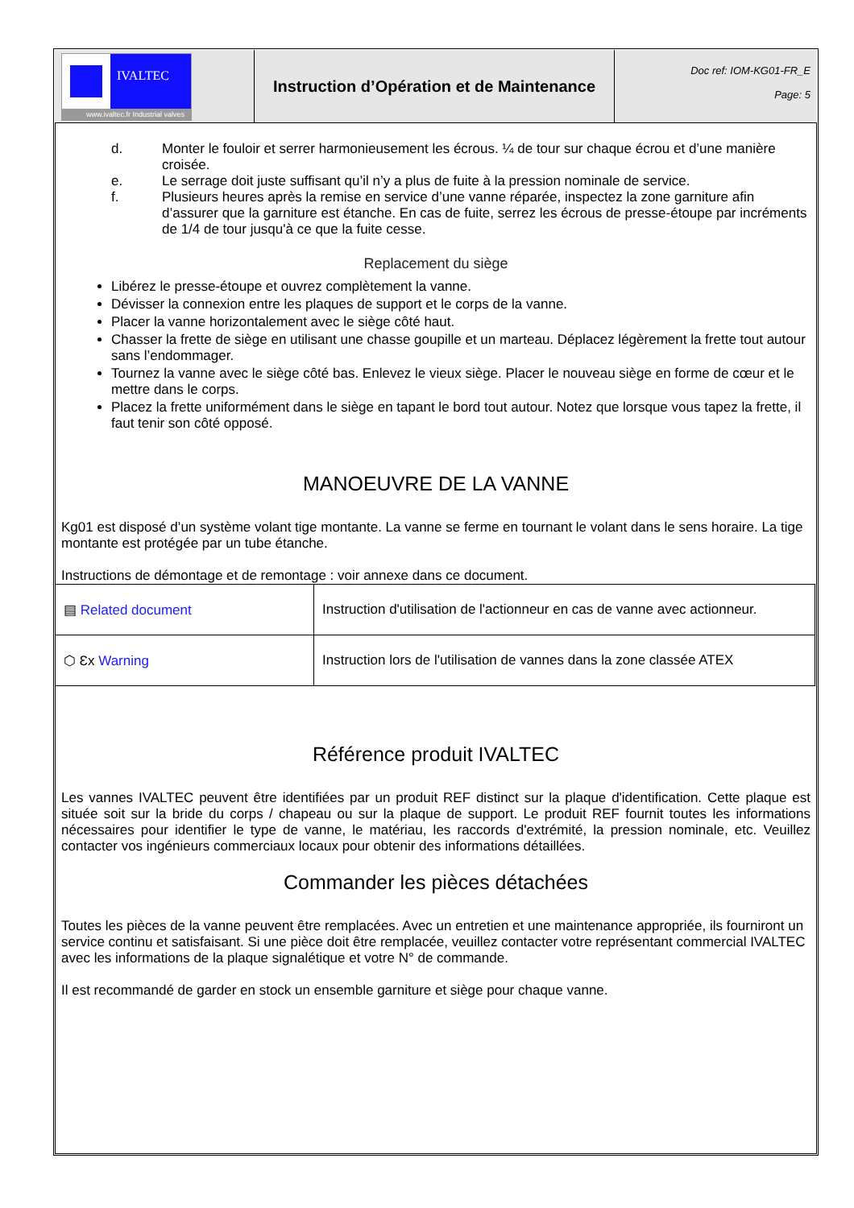IVALTEC
www.ivaltec.fr Industrial valves
Instruction d’Opération et de Maintenance
Doc ref: IOM-KG01-FR_E
Page: 5
d. Monter le fouloir et serrer harmonieusement les écrous. ¼ de tour sur chaque écrou et d’une manière croisée.
e. Le serrage doit juste suffisant qu’il n’y a plus de fuite à la pression nominale de service.
f. Plusieurs heures après la remise en service d’une vanne réparée, inspectez la zone garniture afin d’assurer que la garniture est étanche. En cas de fuite, serrez les écrous de presse-étoupe par incréments de 1/4 de tour jusqu'à ce que la fuite cesse.
Replacement du siège
Libérez le presse-étoupe et ouvrez complètement la vanne.
Dévisser la connexion entre les plaques de support et le corps de la vanne.
Placer la vanne horizontalement avec le siège côté haut.
Chasser la frette de siège en utilisant une chasse goupille et un marteau. Déplacez légèrement la frette tout autour sans l’endommager.
Tournez la vanne avec le siège côté bas. Enlevez le vieux siège. Placer le nouveau siège en forme de cœur et le mettre dans le corps.
Placez la frette uniformément dans le siège en tapant le bord tout autour. Notez que lorsque vous tapez la frette, il faut tenir son côté opposé.
MANOEUVRE DE LA VANNE
Kg01 est disposé d’un système volant tige montante. La vanne se ferme en tournant le volant dans le sens horaire. La tige montante est protégée par un tube étanche.
Instructions de démontage et de remontage : voir annexe dans ce document.
| ▤ Related document | Instruction d'utilisation de l'actionneur en cas de vanne avec actionneur. |
| ⬡ Ɛx Warning | Instruction lors de l'utilisation de vannes dans la zone classée ATEX |
Référence produit IVALTEC
Les vannes IVALTEC peuvent être identifiées par un produit REF distinct sur la plaque d'identification. Cette plaque est située soit sur la bride du corps / chapeau ou sur la plaque de support. Le produit REF fournit toutes les informations nécessaires pour identifier le type de vanne, le matériau, les raccords d'extrémité, la pression nominale, etc. Veuillez contacter vos ingénieurs commerciaux locaux pour obtenir des informations détaillées.
Commander les pièces détachées
Toutes les pièces de la vanne peuvent être remplacées. Avec un entretien et une maintenance appropriée, ils fourniront un service continu et satisfaisant. Si une pièce doit être remplacée, veuillez contacter votre représentant commercial IVALTEC avec les informations de la plaque signalétique et votre N° de commande.
Il est recommandé de garder en stock un ensemble garniture et siège pour chaque vanne.